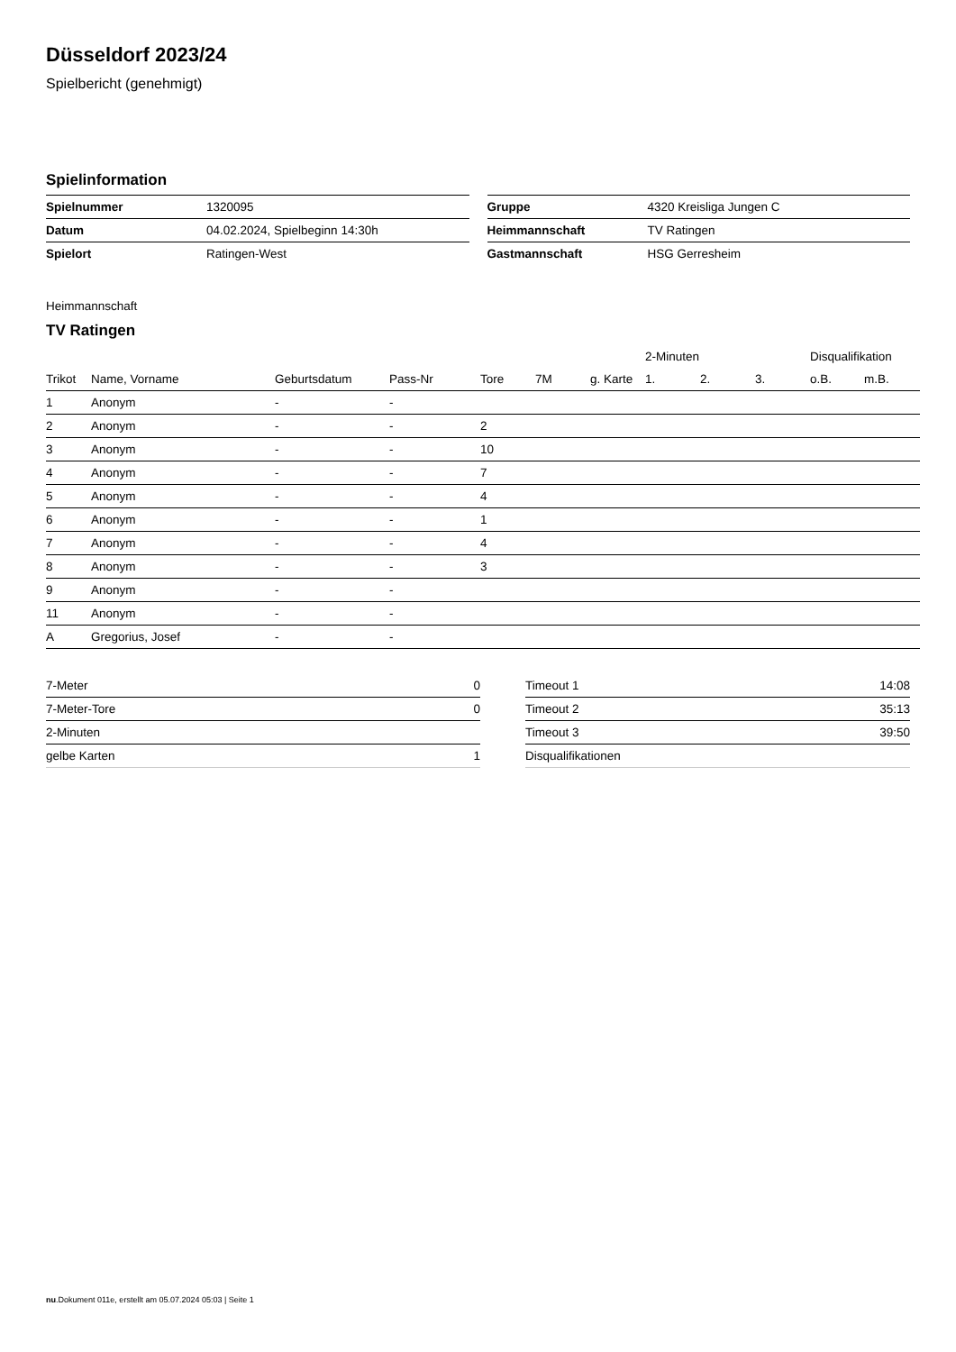Düsseldorf 2023/24
Spielbericht (genehmigt)
Spielinformation
| Spielnummer | 1320095 |
| Datum | 04.02.2024, Spielbeginn 14:30h |
| Spielort | Ratingen-West |
| Gruppe | 4320 Kreisliga Jungen C |
| Heimmannschaft | TV Ratingen |
| Gastmannschaft | HSG Gerresheim |
Heimmannschaft
TV Ratingen
| | | | | | | | 2-Minuten | | | Disqualifikation | |
| --- | --- | --- | --- | --- | --- | --- | --- | --- | --- | --- | --- |
| Trikot | Name, Vorname | Geburtsdatum | Pass-Nr | Tore | 7M | g. Karte | 1. | 2. | 3. | o.B. | m.B. |
| 1 | Anonym | - | - | | | | | | | | |
| 2 | Anonym | - | - | 2 | | | | | | | |
| 3 | Anonym | - | - | 10 | | | | | | | |
| 4 | Anonym | - | - | 7 | | | | | | | |
| 5 | Anonym | - | - | 4 | | | | | | | |
| 6 | Anonym | - | - | 1 | | | | | | | |
| 7 | Anonym | - | - | 4 | | | | | | | |
| 8 | Anonym | - | - | 3 | | | | | | | |
| 9 | Anonym | - | - | | | | | | | | |
| 11 | Anonym | - | - | | | | | | | | |
| A | Gregorius, Josef | - | - | | | | | | | | |
| 7-Meter | 0 |
| 7-Meter-Tore | 0 |
| 2-Minuten | |
| gelbe Karten | 1 |
| Timeout 1 | 14:08 |
| Timeout 2 | 35:13 |
| Timeout 3 | 39:50 |
| Disqualifikationen | |
nu.Dokument 011e, erstellt am 05.07.2024 05:03 | Seite 1